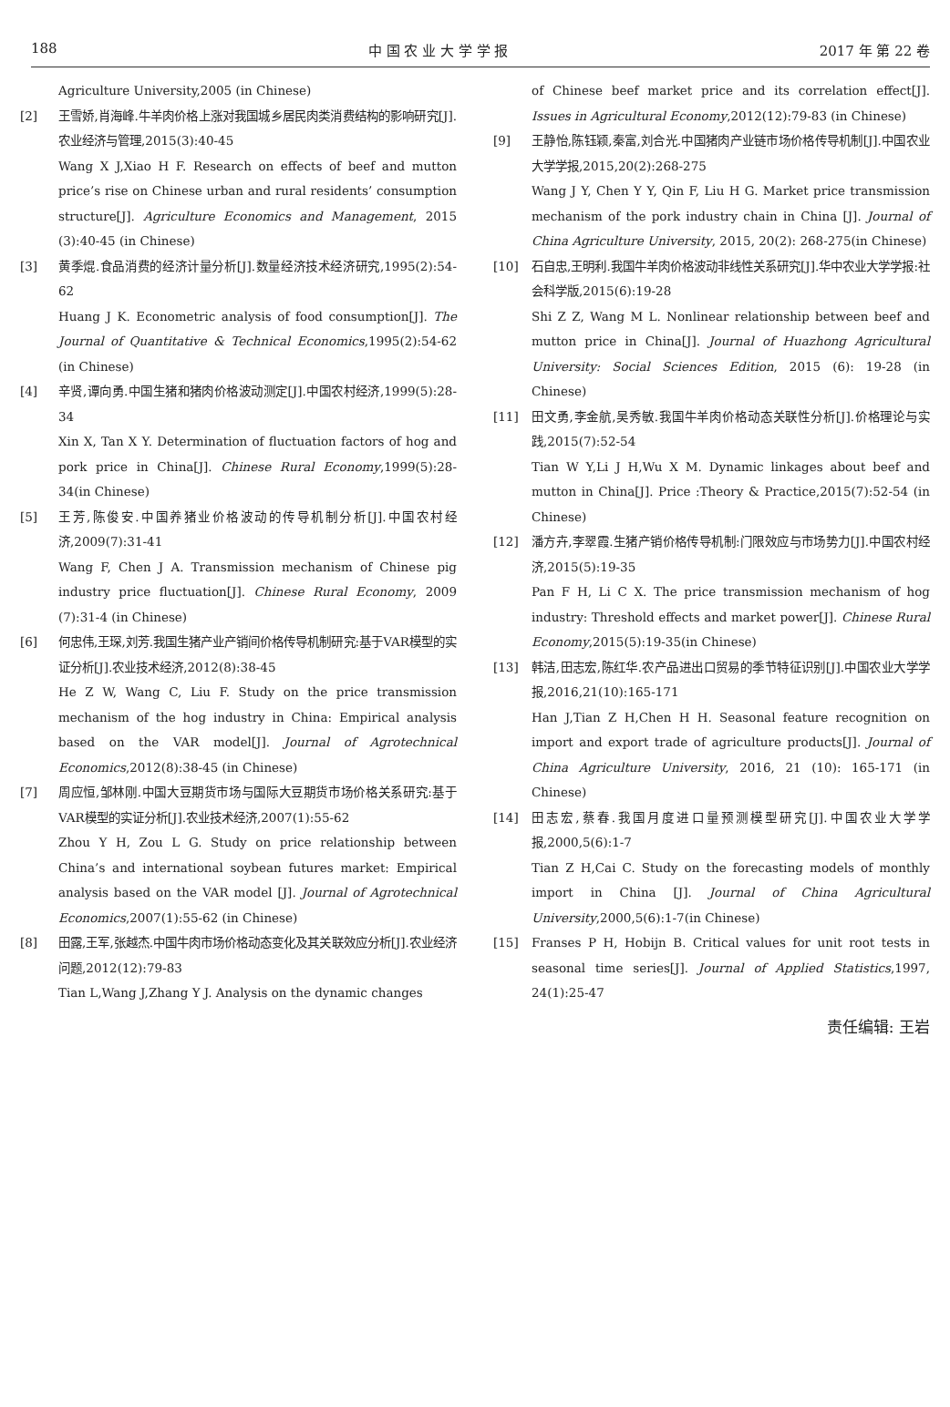188 中 国 农 业 大 学 学 报 2017 年 第 22 卷
Agriculture University,2005 (in Chinese)
[2] 王雪娇,肖海峰.牛羊肉价格上涨对我国城乡居民肉类消费结构的影响研究[J].农业经济与管理,2015(3):40-45
Wang X J,Xiao H F. Research on effects of beef and mutton price’s rise on Chinese urban and rural residents’ consumption structure[J]. Agriculture Economics and Management, 2015 (3):40-45 (in Chinese)
[3] 黄季焜.食品消费的经济计量分析[J].数量经济技术经济研究,1995(2):54-62
Huang J K. Econometric analysis of food consumption[J]. The Journal of Quantitative & Technical Economics,1995(2):54-62 (in Chinese)
[4] 辛贤,谭向勇.中国生猪和猪肉价格波动测定[J].中国农村经济,1999(5):28-34
Xin X, Tan X Y. Determination of fluctuation factors of hog and pork price in China[J]. Chinese Rural Economy,1999(5):28-34(in Chinese)
[5] 王芳,陈俊安.中国养猪业价格波动的传导机制分析[J].中国农村经济,2009(7):31-41
Wang F, Chen J A. Transmission mechanism of Chinese pig industry price fluctuation[J]. Chinese Rural Economy, 2009 (7):31-4 (in Chinese)
[6] 何忠伟,王琛,刘芳.我国生猪产业产销间价格传导机制研究:基于VAR模型的实证分析[J].农业技术经济,2012(8):38-45
He Z W, Wang C, Liu F. Study on the price transmission mechanism of the hog industry in China: Empirical analysis based on the VAR model[J]. Journal of Agrotechnical Economics,2012(8):38-45 (in Chinese)
[7] 周应恒,邹林刚.中国大豆期货市场与国际大豆期货市场价格关系研究:基于VAR模型的实证分析[J].农业技术经济,2007(1):55-62
Zhou Y H, Zou L G. Study on price relationship between China’s and international soybean futures market: Empirical analysis based on the VAR model [J]. Journal of Agrotechnical Economics,2007(1):55-62 (in Chinese)
[8] 田露,王军,张越杰.中国牛肉市场价格动态变化及其关联效应分析[J].农业经济问题,2012(12):79-83
Tian L,Wang J,Zhang Y J. Analysis on the dynamic changes
of Chinese beef market price and its correlation effect[J]. Issues in Agricultural Economy,2012(12):79-83 (in Chinese)
[9] 王静怡,陈钰颖,秦富,刘合光.中国猪肉产业链市场价格传导机制[J].中国农业大学学报,2015,20(2):268-275
Wang J Y, Chen Y Y, Qin F, Liu H G. Market price transmission mechanism of the pork industry chain in China [J]. Journal of China Agriculture University, 2015, 20(2): 268-275(in Chinese)
[10] 石自忠,王明利.我国牛羊肉价格波动非线性关系研究[J].华中农业大学学报:社会科学版,2015(6):19-28
Shi Z Z, Wang M L. Nonlinear relationship between beef and mutton price in China[J]. Journal of Huazhong Agricultural University: Social Sciences Edition, 2015 (6): 19-28 (in Chinese)
[11] 田文勇,李金航,吴秀敏.我国牛羊肉价格动态关联性分析[J].价格理论与实践,2015(7):52-54
Tian W Y,Li J H,Wu X M. Dynamic linkages about beef and mutton in China[J]. Price :Theory & Practice,2015(7):52-54 (in Chinese)
[12] 潘方卉,李翠霞.生猪产销价格传导机制:门限效应与市场势力[J].中国农村经济,2015(5):19-35
Pan F H, Li C X. The price transmission mechanism of hog industry: Threshold effects and market power[J]. Chinese Rural Economy,2015(5):19-35(in Chinese)
[13] 韩洁,田志宏,陈红华.农产品进出口贸易的季节特征识别[J].中国农业大学学报,2016,21(10):165-171
Han J,Tian Z H,Chen H H. Seasonal feature recognition on import and export trade of agriculture products[J]. Journal of China Agriculture University, 2016, 21 (10): 165-171 (in Chinese)
[14] 田志宏,蔡春.我国月度进口量预测模型研究[J].中国农业大学学报,2000,5(6):1-7
Tian Z H,Cai C. Study on the forecasting models of monthly import in China [J]. Journal of China Agricultural University,2000,5(6):1-7(in Chinese)
[15] Franses P H, Hobijn B. Critical values for unit root tests in seasonal time series[J]. Journal of Applied Statistics,1997, 24(1):25-47
责任编辑: 王岩